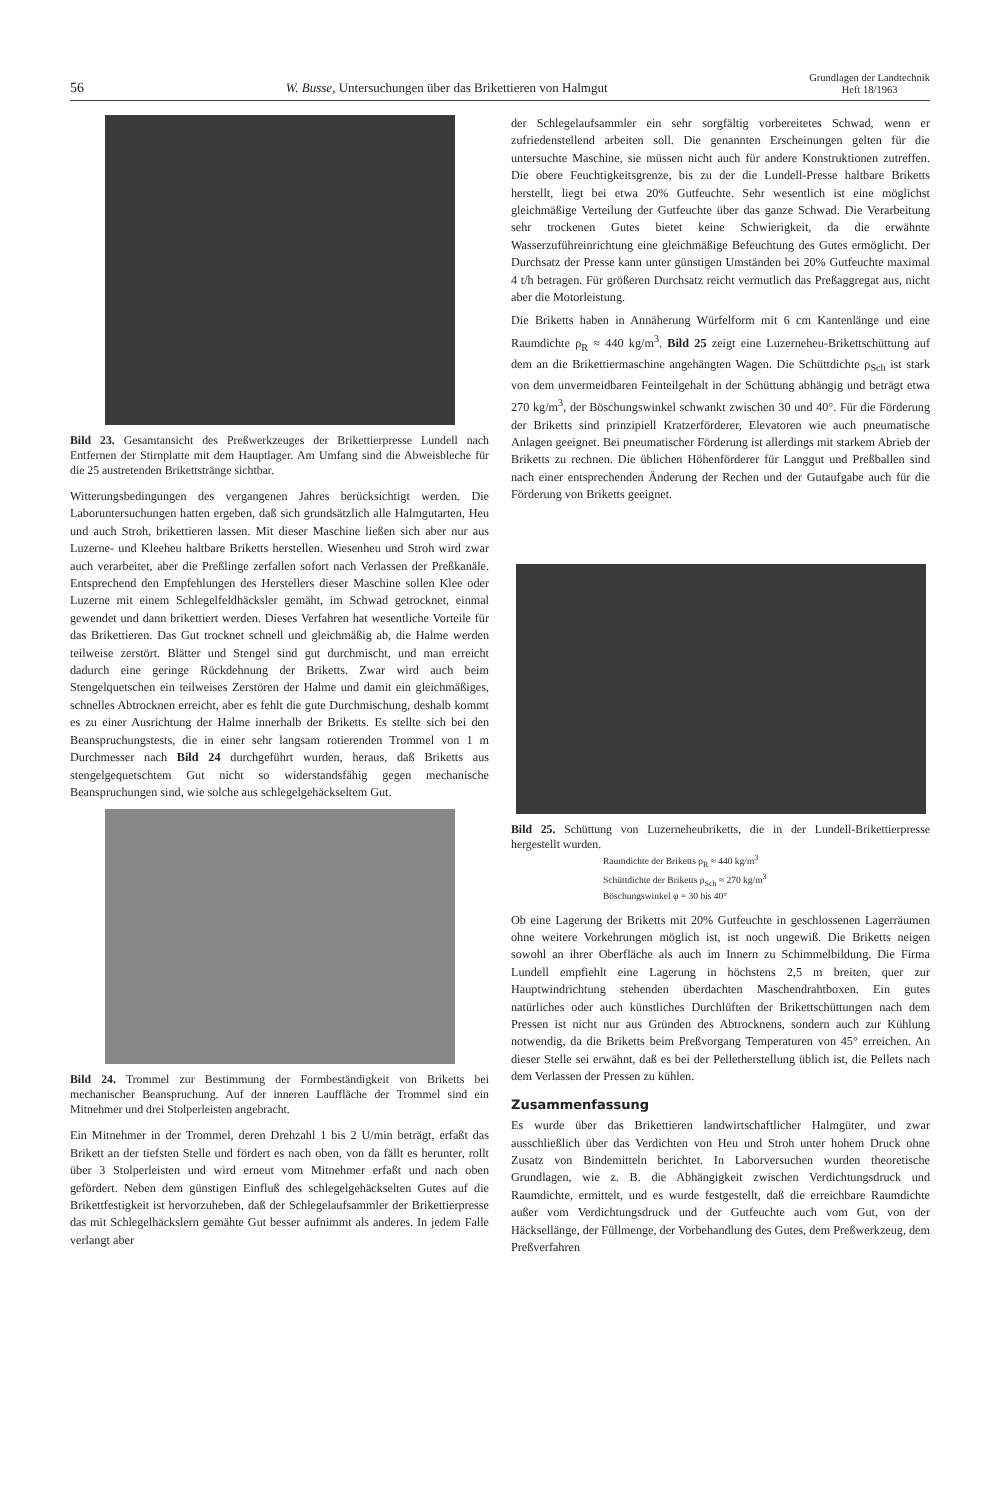56 W. Busse, Untersuchungen über das Brikettieren von Halmgut Grundlagen der Landtechnik
Heft 18/1963
Bild 23. Gesamtansicht des Preßwerkzeuges der Brikettierpresse Lundell nach Entfernen der Stirnplatte mit dem Hauptlager. Am Umfang sind die Abweisbleche für die 25 austretenden Brikettstränge sichtbar.
Witterungsbedingungen des vergangenen Jahres berücksichtigt werden. Die Laboruntersuchungen hatten ergeben, daß sich grundsätzlich alle Halmgutarten, Heu und auch Stroh, brikettieren lassen. Mit dieser Maschine ließen sich aber nur aus Luzerne- und Kleeheu haltbare Briketts herstellen. Wiesenheu und Stroh wird zwar auch verarbeitet, aber die Preßlinge zerfallen sofort nach Verlassen der Preßkanäle. Entsprechend den Empfehlungen des Herstellers dieser Maschine sollen Klee oder Luzerne mit einem Schlegelfeldhäcksler gemäht, im Schwad getrocknet, einmal gewendet und dann brikettiert werden. Dieses Verfahren hat wesentliche Vorteile für das Brikettieren. Das Gut trocknet schnell und gleichmäßig ab, die Halme werden teilweise zerstört. Blätter und Stengel sind gut durchmischt, und man erreicht dadurch eine geringe Rückdehnung der Briketts. Zwar wird auch beim Stengelquetschen ein teilweises Zerstören der Halme und damit ein gleichmäßiges, schnelles Abtrocknen erreicht, aber es fehlt die gute Durchmischung, deshalb kommt es zu einer Ausrichtung der Halme innerhalb der Briketts. Es stellte sich bei den Beanspruchungstests, die in einer sehr langsam rotierenden Trommel von 1 m Durchmesser nach Bild 24 durchgeführt wurden, heraus, daß Briketts aus stengelgequetschtem Gut nicht so widerstandsfähig gegen mechanische Beanspruchungen sind, wie solche aus schlegelgehäckseltem Gut.
Bild 24. Trommel zur Bestimmung der Formbeständigkeit von Briketts bei mechanischer Beanspruchung. Auf der inneren Lauffläche der Trommel sind ein Mitnehmer und drei Stolperleisten angebracht.
Ein Mitnehmer in der Trommel, deren Drehzahl 1 bis 2 U/min beträgt, erfaßt das Brikett an der tiefsten Stelle und fördert es nach oben, von da fällt es herunter, rollt über 3 Stolperleisten und wird erneut vom Mitnehmer erfaßt und nach oben gefördert. Neben dem günstigen Einfluß des schlegelgehäckselten Gutes auf die Brikettfestigkeit ist hervorzuheben, daß der Schlegelaufsammler der Brikettierpresse das mit Schlegelhäckslern gemähte Gut besser aufnimmt als anderes. In jedem Falle verlangt aber
der Schlegelaufsammler ein sehr sorgfältig vorbereitetes Schwad, wenn er zufriedenstellend arbeiten soll. Die genannten Erscheinungen gelten für die untersuchte Maschine, sie müssen nicht auch für andere Konstruktionen zutreffen. Die obere Feuchtigkeitsgrenze, bis zu der die Lundell-Presse haltbare Briketts herstellt, liegt bei etwa 20% Gutfeuchte. Sehr wesentlich ist eine möglichst gleichmäßige Verteilung der Gutfeuchte über das ganze Schwad. Die Verarbeitung sehr trockenen Gutes bietet keine Schwierigkeit, da die erwähnte Wasserzuführeinrichtung eine gleichmäßige Befeuchtung des Gutes ermöglicht. Der Durchsatz der Presse kann unter günstigen Umständen bei 20% Gutfeuchte maximal 4 t/h betragen. Für größeren Durchsatz reicht vermutlich das Preßaggregat aus, nicht aber die Motorleistung.
Die Briketts haben in Annäherung Würfelform mit 6 cm Kantenlänge und eine Raumdichte ρ<sub>R</sub> ≈ 440 kg/m<sup>3</sup>. Bild 25 zeigt eine Luzerneheu-Brikettschüttung auf dem an die Brikettiermaschine angehängten Wagen. Die Schüttdichte ρ<sub>Sch</sub> ist stark von dem unvermeidbaren Feinteilgehalt in der Schüttung abhängig und beträgt etwa 270 kg/m<sup>3</sup>, der Böschungswinkel schwankt zwischen 30 und 40°. Für die Förderung der Briketts sind prinzipiell Kratzerförderer, Elevatoren wie auch pneumatische Anlagen geeignet. Bei pneumatischer Förderung ist allerdings mit starkem Abrieb der Briketts zu rechnen. Die üblichen Höhenförderer für Langgut und Preßballen sind nach einer entsprechenden Änderung der Rechen und der Gutaufgabe auch für die Förderung von Briketts geeignet.
Bild 25. Schüttung von Luzerneheubriketts, die in der Lundell-Brikettierpresse hergestellt wurden.
Raumdichte der Briketts ρ<sub>R</sub> ≈ 440 kg/m<sup>3</sup>
Schüttdichte der Briketts ρ<sub>Sch</sub> ≈ 270 kg/m<sup>3</sup>
Böschungswinkel φ = 30 bis 40°
Ob eine Lagerung der Briketts mit 20% Gutfeuchte in geschlossenen Lagerräumen ohne weitere Vorkehrungen möglich ist, ist noch ungewiß. Die Briketts neigen sowohl an ihrer Oberfläche als auch im Innern zu Schimmelbildung. Die Firma Lundell empfiehlt eine Lagerung in höchstens 2,5 m breiten, quer zur Hauptwindrichtung stehenden überdachten Maschendrahtboxen. Ein gutes natürliches oder auch künstliches Durchlüften der Brikettschüttungen nach dem Pressen ist nicht nur aus Gründen des Abtrocknens, sondern auch zur Kühlung notwendig, da die Briketts beim Preßvorgang Temperaturen von 45° erreichen. An dieser Stelle sei erwähnt, daß es bei der Pelletherstellung üblich ist, die Pellets nach dem Verlassen der Pressen zu kühlen.
Zusammenfassung
Es wurde über das Brikettieren landwirtschaftlicher Halmgüter, und zwar ausschließlich über das Verdichten von Heu und Stroh unter hohem Druck ohne Zusatz von Bindemitteln berichtet. In Laborversuchen wurden theoretische Grundlagen, wie z. B. die Abhängigkeit zwischen Verdichtungsdruck und Raumdichte, ermittelt, und es wurde festgestellt, daß die erreichbare Raumdichte außer vom Verdichtungsdruck und der Gutfeuchte auch vom Gut, von der Häcksellänge, der Füllmenge, der Vorbehandlung des Gutes, dem Preßwerkzeug, dem Preßverfahren